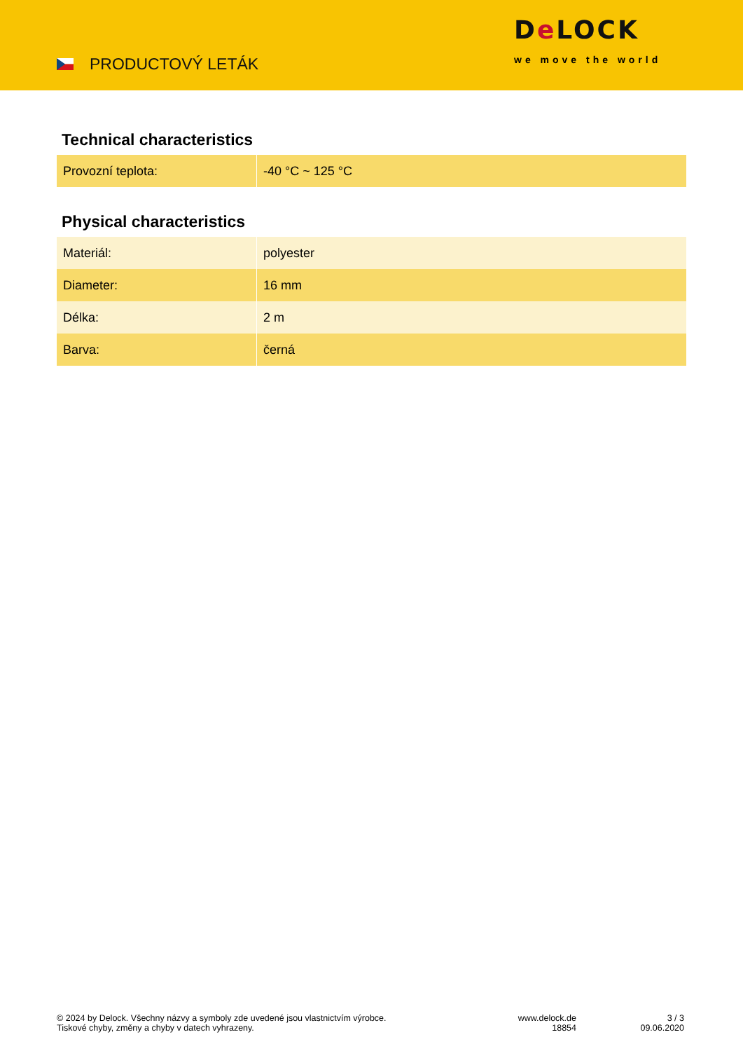PRODUCTOVÝ LETÁK
De LOCK
we move the world
Technical characteristics
| Provozní teplota: | -40 °C ~ 125 °C |
Physical characteristics
| Materiál: | polyester |
| Diameter: | 16 mm |
| Délka: | 2 m |
| Barva: | černá |
© 2024 by Delock. Všechny názvy a symboly zde uvedené jsou vlastnictvím výrobce.
Tiskové chyby, změny a chyby v datech vyhrazeny.
www.delock.de
18854
3 / 3
09.06.2020